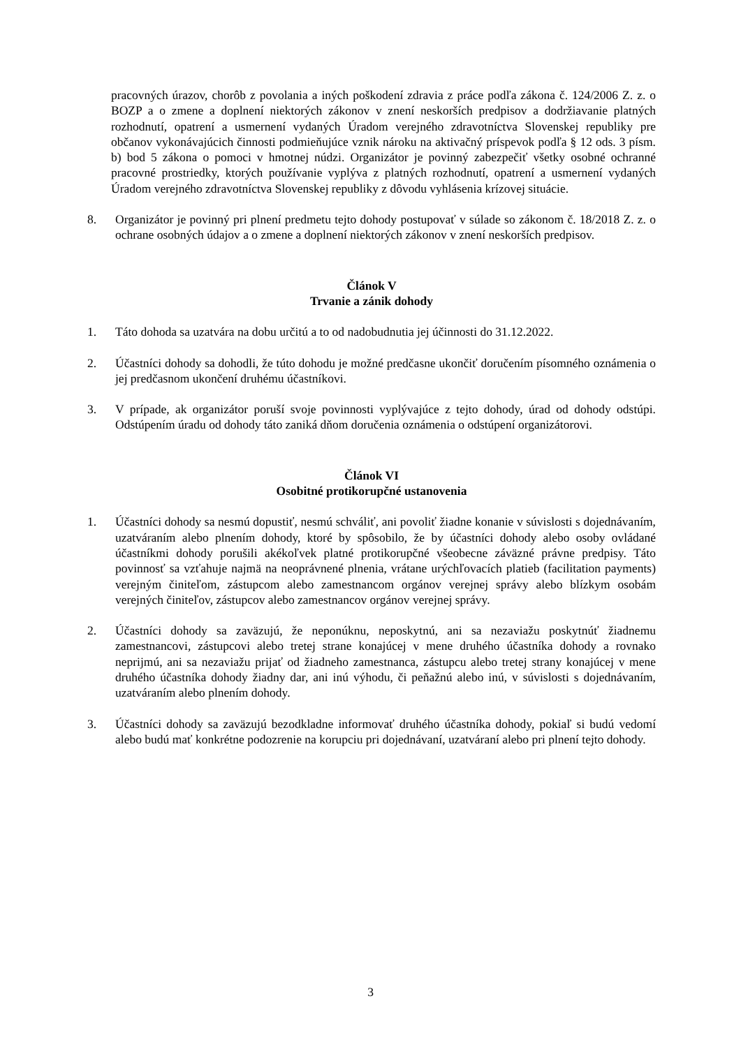pracovných úrazov, chorôb z povolania a iných poškodení zdravia z práce podľa zákona č. 124/2006 Z. z. o BOZP a o zmene a doplnení niektorých zákonov v znení neskorších predpisov a dodržiavanie platných rozhodnutí, opatrení a usmernení vydaných Úradom verejného zdravotníctva Slovenskej republiky pre občanov vykonávajúcich činnosti podmieňujúce vznik nároku na aktivačný príspevok podľa § 12 ods. 3 písm. b) bod 5 zákona o pomoci v hmotnej núdzi. Organizátor je povinný zabezpečiť všetky osobné ochranné pracovné prostriedky, ktorých používanie vyplýva z platných rozhodnutí, opatrení a usmernení vydaných Úradom verejného zdravotníctva Slovenskej republiky z dôvodu vyhlásenia krízovej situácie.
8. Organizátor je povinný pri plnení predmetu tejto dohody postupovať v súlade so zákonom č. 18/2018 Z. z. o ochrane osobných údajov a o zmene a doplnení niektorých zákonov v znení neskorších predpisov.
Článok V
Trvanie a zánik dohody
1. Táto dohoda sa uzatvára na dobu určitú a to od nadobudnutia jej účinnosti do 31.12.2022.
2. Účastníci dohody sa dohodli, že túto dohodu je možné predčasne ukončiť doručením písomného oznámenia o jej predčasnom ukončení druhému účastníkovi.
3. V prípade, ak organizátor poruší svoje povinnosti vyplývajúce z tejto dohody, úrad od dohody odstúpi. Odstúpením úradu od dohody táto zaniká dňom doručenia oznámenia o odstúpení organizátorovi.
Článok VI
Osobitné protikorupčné ustanovenia
1. Účastníci dohody sa nesmú dopustiť, nesmú schváliť, ani povoliť žiadne konanie v súvislosti s dojednávaním, uzatváraním alebo plnením dohody, ktoré by spôsobilo, že by účastníci dohody alebo osoby ovládané účastníkmi dohody porušili akékoľvek platné protikorupčné všeobecne záväzné právne predpisy. Táto povinnosť sa vzťahuje najmä na neoprávnené plnenia, vrátane urýchľovacích platieb (facilitation payments) verejným činiteľom, zástupcom alebo zamestnancom orgánov verejnej správy alebo blízkym osobám verejných činiteľov, zástupcov alebo zamestnancov orgánov verejnej správy.
2. Účastníci dohody sa zaväzujú, že neponúknu, neposkytnú, ani sa nezaviažu poskytnúť žiadnemu zamestnancovi, zástupcovi alebo tretej strane konajúcej v mene druhého účastníka dohody a rovnako neprijmú, ani sa nezaviažu prijať od žiadneho zamestnanca, zástupcu alebo tretej strany konajúcej v mene druhého účastníka dohody žiadny dar, ani inú výhodu, či peňažnú alebo inú, v súvislosti s dojednávaním, uzatváraním alebo plnením dohody.
3. Účastníci dohody sa zaväzujú bezodkladne informovať druhého účastníka dohody, pokiaľ si budú vedomí alebo budú mať konkrétne podozrenie na korupciu pri dojednávaní, uzatváraní alebo pri plnení tejto dohody.
3